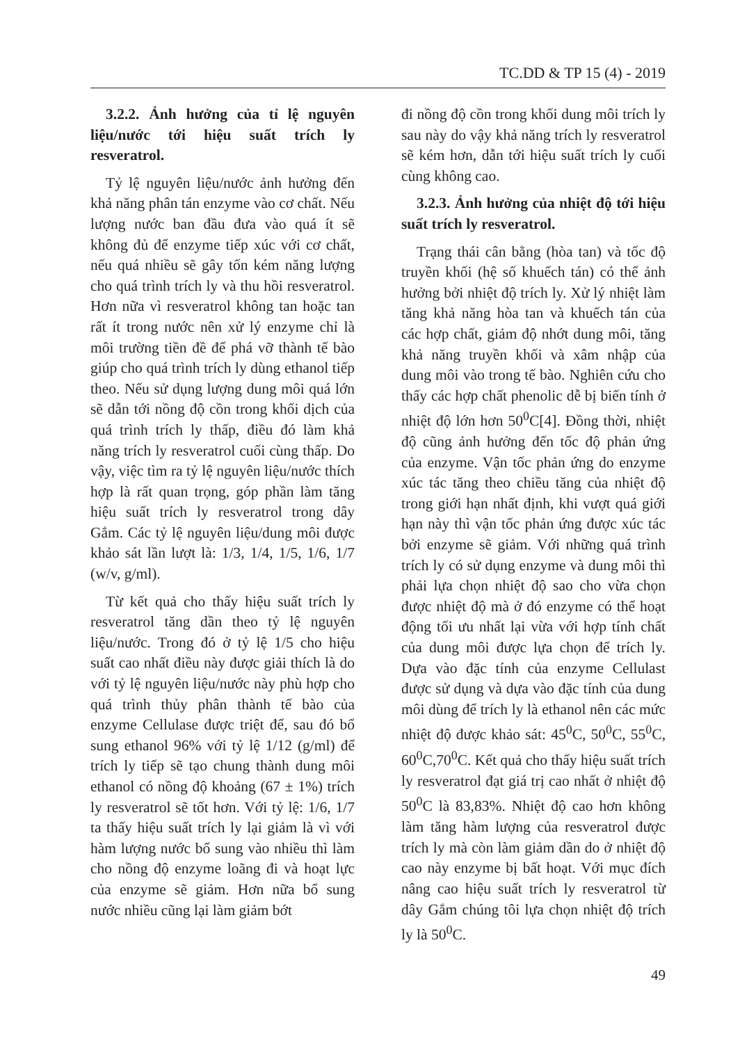TC.DD & TP 15 (4) - 2019
3.2.2. Ảnh hưởng của tỉ lệ nguyên liệu/nước tới hiệu suất trích ly resveratrol.
Tỷ lệ nguyên liệu/nước ảnh hưởng đến khả năng phân tán enzyme vào cơ chất. Nếu lượng nước ban đầu đưa vào quá ít sẽ không đủ để enzyme tiếp xúc với cơ chất, nếu quá nhiều sẽ gây tốn kém năng lượng cho quá trình trích ly và thu hồi resveratrol. Hơn nữa vì resveratrol không tan hoặc tan rất ít trong nước nên xử lý enzyme chỉ là môi trường tiền đề để phá vỡ thành tế bào giúp cho quá trình trích ly dùng ethanol tiếp theo. Nếu sử dụng lượng dung môi quá lớn sẽ dẫn tới nồng độ cồn trong khối dịch của quá trình trích ly thấp, điều đó làm khả năng trích ly resveratrol cuối cùng thấp. Do vậy, việc tìm ra tỷ lệ nguyên liệu/nước thích hợp là rất quan trọng, góp phần làm tăng hiệu suất trích ly resveratrol trong dây Gắm. Các tỷ lệ nguyên liệu/dung môi được khảo sát lần lượt là: 1/3, 1/4, 1/5, 1/6, 1/7 (w/v, g/ml).
Từ kết quả cho thấy hiệu suất trích ly resveratrol tăng dần theo tỷ lệ nguyên liệu/nước. Trong đó ở tỷ lệ 1/5 cho hiệu suất cao nhất điều này được giải thích là do với tỷ lệ nguyên liệu/nước này phù hợp cho quá trình thủy phân thành tế bào của enzyme Cellulase được triệt để, sau đó bổ sung ethanol 96% với tỷ lệ 1/12 (g/ml) để trích ly tiếp sẽ tạo chung thành dung môi ethanol có nồng độ khoảng (67 ± 1%) trích ly resveratrol sẽ tốt hơn. Với tỷ lệ: 1/6, 1/7 ta thấy hiệu suất trích ly lại giảm là vì với hàm lượng nước bổ sung vào nhiều thì làm cho nồng độ enzyme loãng đi và hoạt lực của enzyme sẽ giảm. Hơn nữa bổ sung nước nhiều cũng lại làm giảm bớt
đi nồng độ cồn trong khối dung môi trích ly sau này do vậy khả năng trích ly resveratrol sẽ kém hơn, dẫn tới hiệu suất trích ly cuối cùng không cao.
3.2.3. Ảnh hưởng của nhiệt độ tới hiệu suất trích ly resveratrol.
Trạng thái cân bằng (hòa tan) và tốc độ truyền khối (hệ số khuếch tán) có thể ảnh hưởng bởi nhiệt độ trích ly. Xử lý nhiệt làm tăng khả năng hòa tan và khuếch tán của các hợp chất, giảm độ nhớt dung môi, tăng khả năng truyền khối và xâm nhập của dung môi vào trong tế bào. Nghiên cứu cho thấy các hợp chất phenolic dễ bị biến tính ở nhiệt độ lớn hơn 50<sup>0</sup>C[4]. Đồng thời, nhiệt độ cũng ảnh hưởng đến tốc độ phản ứng của enzyme. Vận tốc phản ứng do enzyme xúc tác tăng theo chiều tăng của nhiệt độ trong giới hạn nhất định, khi vượt quá giới hạn này thì vận tốc phản ứng được xúc tác bởi enzyme sẽ giảm. Với những quá trình trích ly có sử dụng enzyme và dung môi thì phải lựa chọn nhiệt độ sao cho vừa chọn được nhiệt độ mà ở đó enzyme có thể hoạt động tối ưu nhất lại vừa với hợp tính chất của dung môi được lựa chọn để trích ly. Dựa vào đặc tính của enzyme Cellulast được sử dụng và dựa vào đặc tính của dung môi dùng để trích ly là ethanol nên các mức nhiệt độ được khảo sát: 45<sup>0</sup>C, 50<sup>0</sup>C, 55<sup>0</sup>C, 60<sup>0</sup>C,70<sup>0</sup>C. Kết quả cho thấy hiệu suất trích ly resveratrol đạt giá trị cao nhất ở nhiệt độ 50<sup>0</sup>C là 83,83%. Nhiệt độ cao hơn không làm tăng hàm lượng của resveratrol được trích ly mà còn làm giảm dần do ở nhiệt độ cao này enzyme bị bất hoạt. Với mục đích nâng cao hiệu suất trích ly resveratrol từ dây Gắm chúng tôi lựa chọn nhiệt độ trích ly là 50<sup>0</sup>C.
49